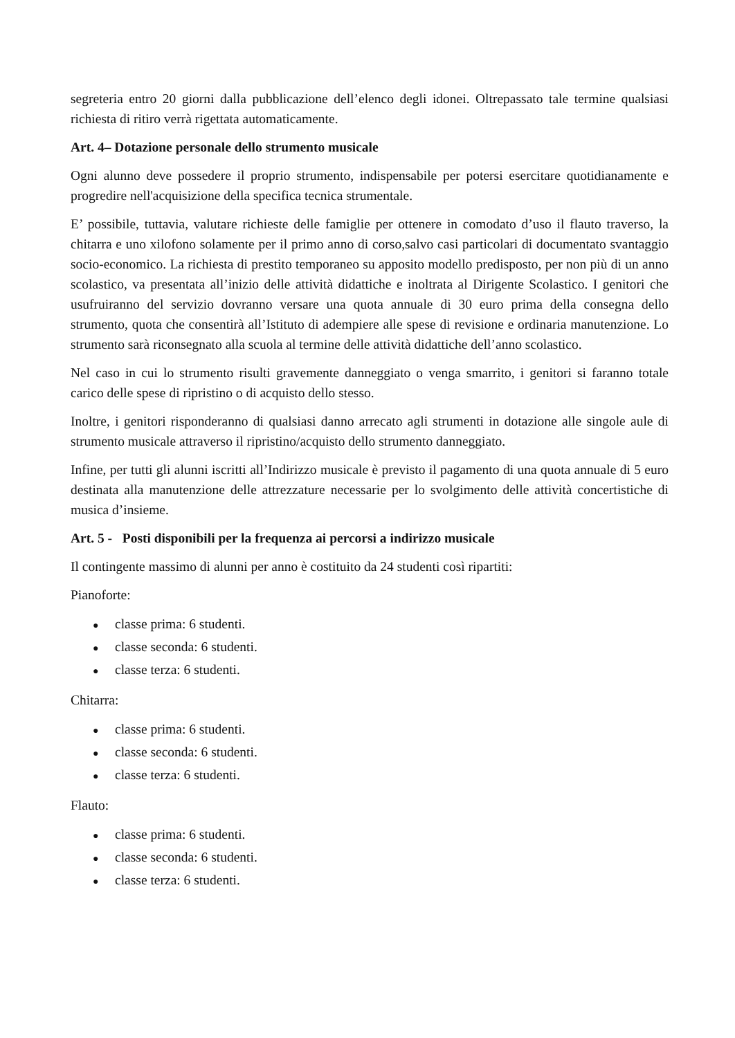segreteria entro 20 giorni dalla pubblicazione dell’elenco degli idonei. Oltrepassato tale termine qualsiasi richiesta di ritiro verrà rigettata automaticamente.
Art. 4– Dotazione personale dello strumento musicale
Ogni alunno deve possedere il proprio strumento, indispensabile per potersi esercitare quotidianamente e progredire nell'acquisizione della specifica tecnica strumentale.
E’ possibile, tuttavia, valutare richieste delle famiglie per ottenere in comodato d’uso il flauto traverso, la chitarra e uno xilofono solamente per il primo anno di corso,salvo casi particolari di documentato svantaggio socio-economico. La richiesta di prestito temporaneo su apposito modello predisposto, per non più di un anno scolastico, va presentata all’inizio delle attività didattiche e inoltrata al Dirigente Scolastico. I genitori che usufruiranno del servizio dovranno versare una quota annuale di 30 euro prima della consegna dello strumento, quota che consentirà all’Istituto di adempiere alle spese di revisione e ordinaria manutenzione. Lo strumento sarà riconsegnato alla scuola al termine delle attività didattiche dell’anno scolastico.
Nel caso in cui lo strumento risulti gravemente danneggiato o venga smarrito, i genitori si faranno totale carico delle spese di ripristino o di acquisto dello stesso.
Inoltre, i genitori risponderanno di qualsiasi danno arrecato agli strumenti in dotazione alle singole aule di strumento musicale attraverso il ripristino/acquisto dello strumento danneggiato.
Infine, per tutti gli alunni iscritti all’Indirizzo musicale è previsto il pagamento di una quota annuale di 5 euro destinata alla manutenzione delle attrezzature necessarie per lo svolgimento delle attività concertistiche di musica d’insieme.
Art. 5 - Posti disponibili per la frequenza ai percorsi a indirizzo musicale
Il contingente massimo di alunni per anno è costituito da 24 studenti così ripartiti:
Pianoforte:
● classe prima: 6 studenti.
● classe seconda: 6 studenti.
● classe terza: 6 studenti.
Chitarra:
● classe prima: 6 studenti.
● classe seconda: 6 studenti.
● classe terza: 6 studenti.
Flauto:
● classe prima: 6 studenti.
● classe seconda: 6 studenti.
● classe terza: 6 studenti.